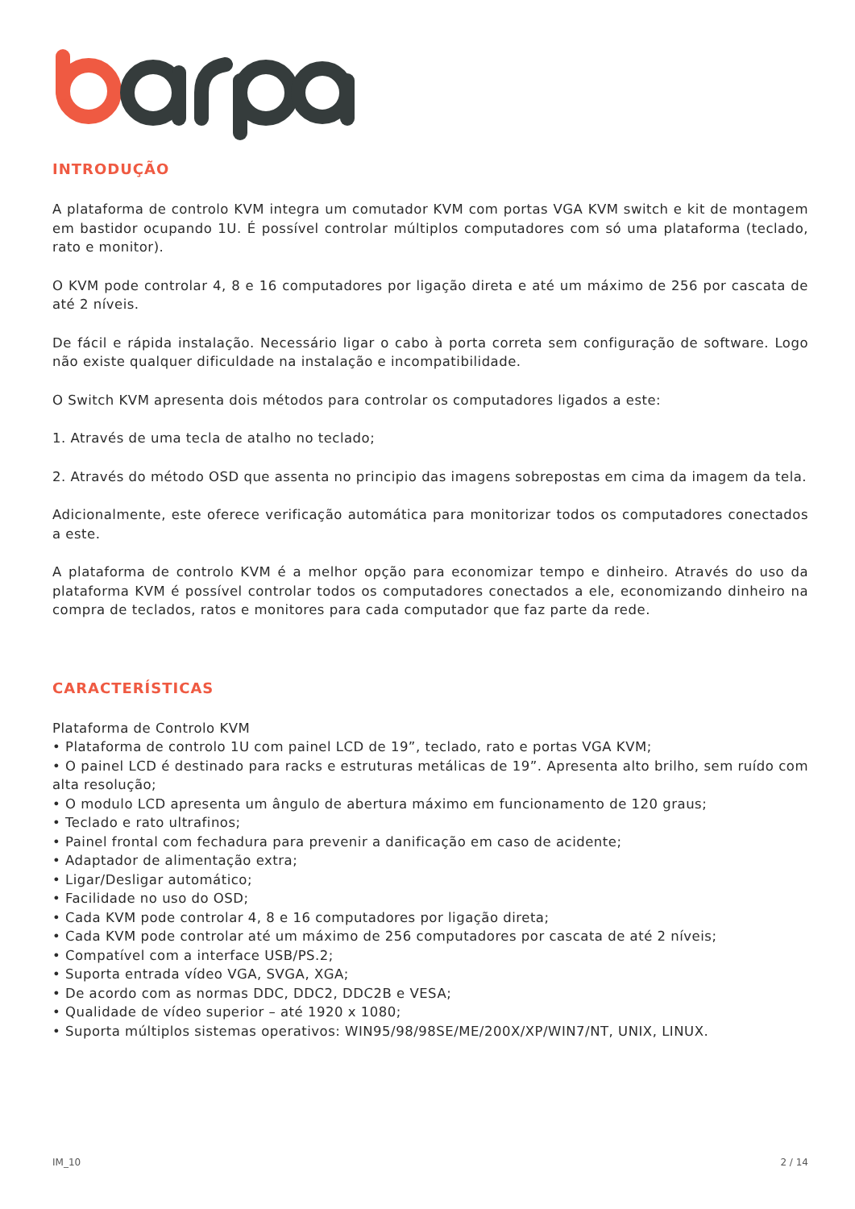INTRODUÇÃO
A plataforma de controlo KVM integra um comutador KVM com portas VGA KVM switch e kit de montagem em bastidor ocupando 1U. É possível controlar múltiplos computadores com só uma plataforma (teclado, rato e monitor).
O KVM pode controlar 4, 8 e 16 computadores por ligação direta e até um máximo de 256 por cascata de até 2 níveis.
De fácil e rápida instalação. Necessário ligar o cabo à porta correta sem configuração de software. Logo não existe qualquer dificuldade na instalação e incompatibilidade.
O Switch KVM apresenta dois métodos para controlar os computadores ligados a este:
1. Através de uma tecla de atalho no teclado;
2. Através do método OSD que assenta no principio das imagens sobrepostas em cima da imagem da tela.
Adicionalmente, este oferece verificação automática para monitorizar todos os computadores conectados a este.
A plataforma de controlo KVM é a melhor opção para economizar tempo e dinheiro. Através do uso da plataforma KVM é possível controlar todos os computadores conectados a ele, economizando dinheiro na compra de teclados, ratos e monitores para cada computador que faz parte da rede.
CARACTERÍSTICAS
Plataforma de Controlo KVM
• Plataforma de controlo 1U com painel LCD de 19”, teclado, rato e portas VGA KVM;
• O painel LCD é destinado para racks e estruturas metálicas de 19”. Apresenta alto brilho, sem ruído com alta resolução;
• O modulo LCD apresenta um ângulo de abertura máximo em funcionamento de 120 graus;
• Teclado e rato ultrafinos;
• Painel frontal com fechadura para prevenir a danificação em caso de acidente;
• Adaptador de alimentação extra;
• Ligar/Desligar automático;
• Facilidade no uso do OSD;
• Cada KVM pode controlar 4, 8 e 16 computadores por ligação direta;
• Cada KVM pode controlar até um máximo de 256 computadores por cascata de até 2 níveis;
• Compatível com a interface USB/PS.2;
• Suporta entrada vídeo VGA, SVGA, XGA;
• De acordo com as normas DDC, DDC2, DDC2B e VESA;
• Qualidade de vídeo superior – até 1920 x 1080;
• Suporta múltiplos sistemas operativos: WIN95/98/98SE/ME/200X/XP/WIN7/NT, UNIX, LINUX.
IM_10 2 / 14